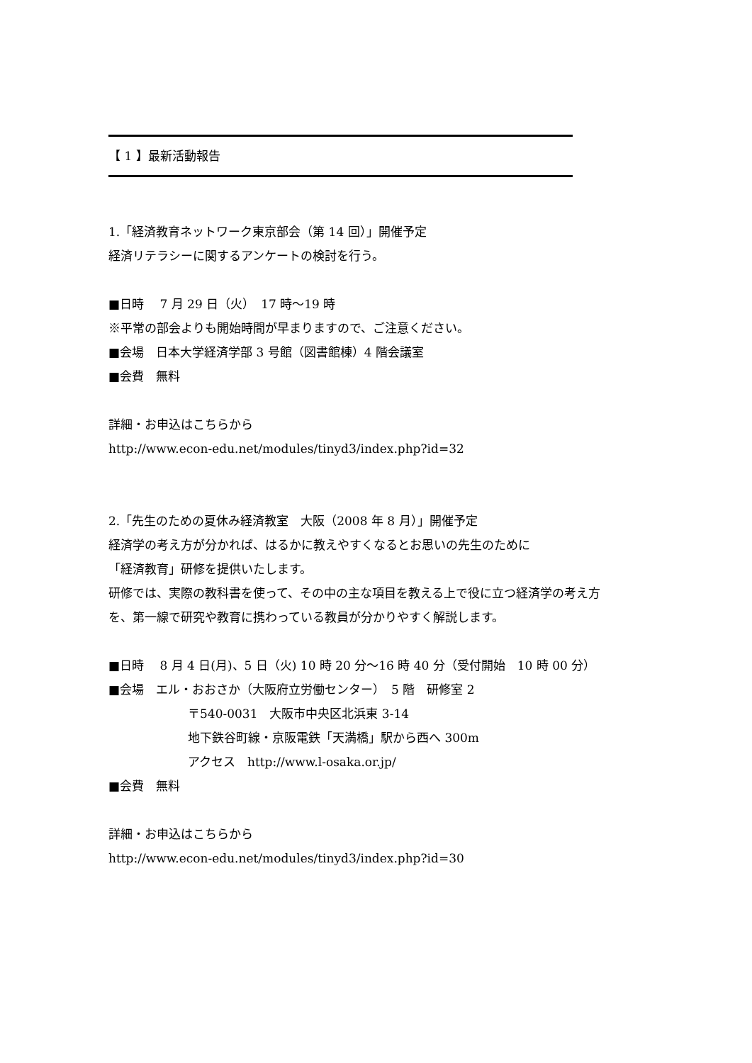【 1 】最新活動報告
1.「経済教育ネットワーク東京部会（第 14 回）」開催予定
経済リテラシーに関するアンケートの検討を行う。
■日時　 7 月 29 日（火）　17 時～19 時
※平常の部会よりも開始時間が早まりますので、ご注意ください。
■会場　日本大学経済学部 3 号館（図書館棟）4 階会議室
■会費　無料
詳細・お申込はこちらから
http://www.econ-edu.net/modules/tinyd3/index.php?id=32
2.「先生のための夏休み経済教室　大阪（2008 年 8 月）」開催予定
経済学の考え方が分かれば、はるかに教えやすくなるとお思いの先生のために
「経済教育」研修を提供いたします。
研修では、実際の教科書を使って、その中の主な項目を教える上で役に立つ経済学の考え方を、第一線で研究や教育に携わっている教員が分かりやすく解説します。
■日時　 8 月 4 日(月)、5 日（火) 10 時 20 分～16 時 40 分（受付開始　10 時 00 分）
■会場　エル・おおさか（大阪府立労働センター）　5 階　研修室 2
〒540-0031　大阪市中央区北浜東 3-14
地下鉄谷町線・京阪電鉄「天満橋」駅から西へ 300m
アクセス　http://www.l-osaka.or.jp/
■会費　無料
詳細・お申込はこちらから
http://www.econ-edu.net/modules/tinyd3/index.php?id=30